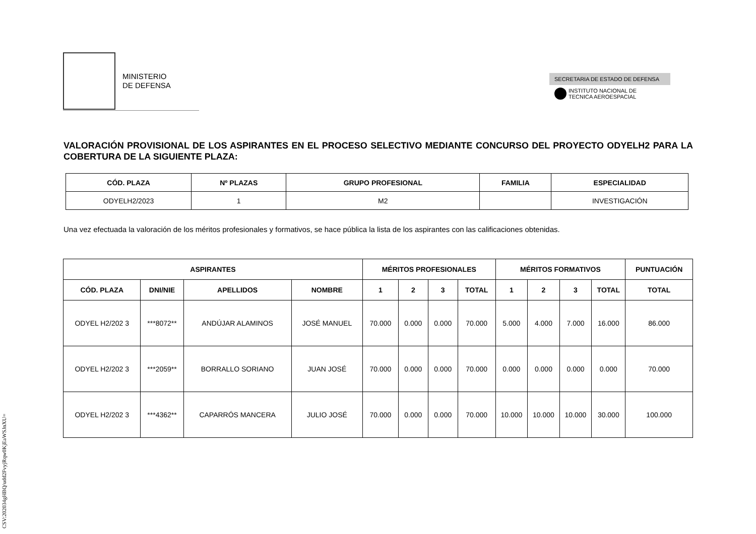CSV:202034gHBQ/udd2FvyjRqw0KjEaWSJnXU=
MINISTERIO
DE DEFENSA
SECRETARIA DE ESTADO DE DEFENSA
INSTITUTO NACIONAL DE
TECNICA AEROESPACIAL
VALORACIÓN PROVISIONAL DE LOS ASPIRANTES EN EL PROCESO SELECTIVO MEDIANTE CONCURSO DEL PROYECTO ODYELH2 PARA LA COBERTURA DE LA SIGUIENTE PLAZA:
| CÓD. PLAZA | Nº PLAZAS | GRUPO PROFESIONAL | FAMILIA | ESPECIALIDAD |
| --- | --- | --- | --- | --- |
| ODYELH2/2023 | 1 | M2 | | INVESTIGACIÓN |
Una vez efectuada la valoración de los méritos profesionales y formativos, se hace pública la lista de los aspirantes con las calificaciones obtenidas.
| ASPIRANTES | | | | MÉRITOS PROFESIONALES | | | | MÉRITOS FORMATIVOS | | | | PUNTUACIÓN |
| --- | --- | --- | --- | --- | --- | --- | --- | --- | --- | --- | --- | --- |
| CÓD. PLAZA | DNI/NIE | APELLIDOS | NOMBRE | 1 | 2 | 3 | TOTAL | 1 | 2 | 3 | TOTAL | TOTAL |
| ODYEL H2/202 3 | ***8072** | ANDÚJAR ALAMINOS | JOSÉ MANUEL | 70.000 | 0.000 | 0.000 | 70.000 | 5.000 | 4.000 | 7.000 | 16.000 | 86.000 |
| ODYEL H2/202 3 | ***2059** | BORRALLO SORIANO | JUAN JOSÉ | 70.000 | 0.000 | 0.000 | 70.000 | 0.000 | 0.000 | 0.000 | 0.000 | 70.000 |
| ODYEL H2/202 3 | ***4362** | CAPARRÓS MANCERA | JULIO JOSÉ | 70.000 | 0.000 | 0.000 | 70.000 | 10.000 | 10.000 | 10.000 | 30.000 | 100.000 |